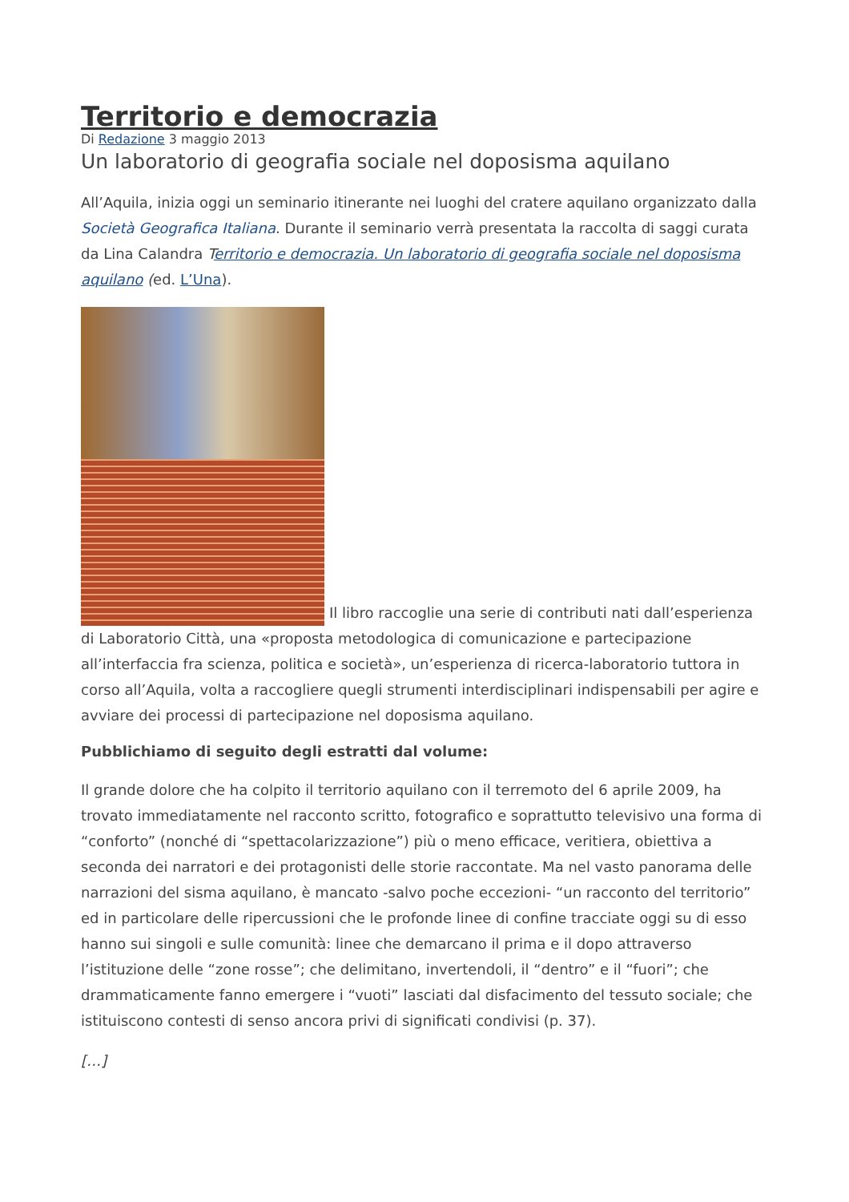Territorio e democrazia
Di Redazione 3 maggio 2013
Un laboratorio di geografia sociale nel doposisma aquilano
All’Aquila, inizia oggi un seminario itinerante nei luoghi del cratere aquilano organizzato dalla Società Geografica Italiana. Durante il seminario verrà presentata la raccolta di saggi curata da Lina Calandra Territorio e democrazia. Un laboratorio di geografia sociale nel doposisma aquilano (ed. L’Una).
Il libro raccoglie una serie di contributi nati dall’esperienza di Laboratorio Città, una «proposta metodologica di comunicazione e partecipazione all’interfaccia fra scienza, politica e società», un’esperienza di ricerca-laboratorio tuttora in corso all’Aquila, volta a raccogliere quegli strumenti interdisciplinari indispensabili per agire e avviare dei processi di partecipazione nel doposisma aquilano.
Pubblichiamo di seguito degli estratti dal volume:
Il grande dolore che ha colpito il territorio aquilano con il terremoto del 6 aprile 2009, ha trovato immediatamente nel racconto scritto, fotografico e soprattutto televisivo una forma di “conforto” (nonché di “spettacolarizzazione”) più o meno efficace, veritiera, obiettiva a seconda dei narratori e dei protagonisti delle storie raccontate. Ma nel vasto panorama delle narrazioni del sisma aquilano, è mancato -salvo poche eccezioni- “un racconto del territorio” ed in particolare delle ripercussioni che le profonde linee di confine tracciate oggi su di esso hanno sui singoli e sulle comunità: linee che demarcano il prima e il dopo attraverso l’istituzione delle “zone rosse”; che delimitano, invertendoli, il “dentro” e il “fuori”; che drammaticamente fanno emergere i “vuoti” lasciati dal disfacimento del tessuto sociale; che istituiscono contesti di senso ancora privi di significati condivisi (p. 37).
[…]